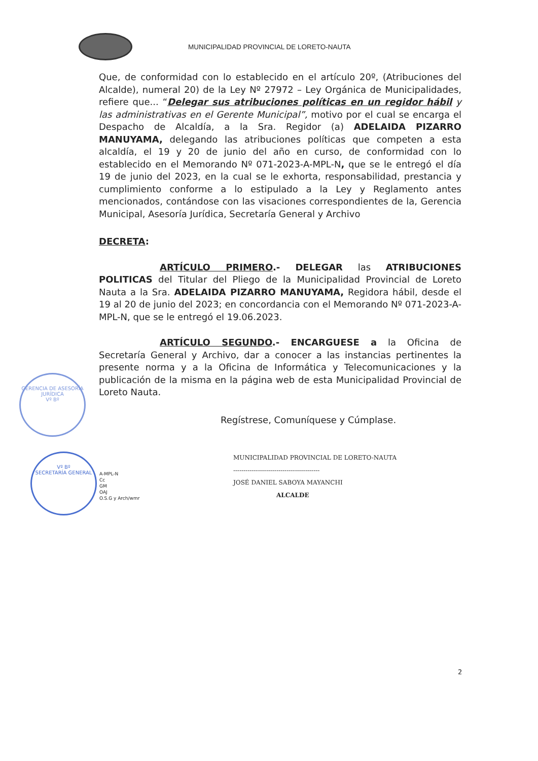MUNICIPALIDAD PROVINCIAL DE LORETO-NAUTA
Que, de conformidad con lo establecido en el artículo 20º, (Atribuciones del Alcalde), numeral 20) de la Ley Nº 27972 – Ley Orgánica de Municipalidades, refiere que... “Delegar sus atribuciones políticas en un regidor hábil y las administrativas en el Gerente Municipal”, motivo por el cual se encarga el Despacho de Alcaldía, a la Sra. Regidor (a) ADELAIDA PIZARRO MANUYAMA, delegando las atribuciones políticas que competen a esta alcaldía, el 19 y 20 de junio del año en curso, de conformidad con lo establecido en el Memorando Nº 071-2023-A-MPL-N, que se le entregó el día 19 de junio del 2023, en la cual se le exhorta, responsabilidad, prestancia y cumplimiento conforme a lo estipulado a la Ley y Reglamento antes mencionados, contándose con las visaciones correspondientes de la, Gerencia Municipal, Asesoría Jurídica, Secretaría General y Archivo
DECRETA:
ARTÍCULO PRIMERO.- DELEGAR las ATRIBUCIONES POLITICAS del Titular del Pliego de la Municipalidad Provincial de Loreto Nauta a la Sra. ADELAIDA PIZARRO MANUYAMA, Regidora hábil, desde el 19 al 20 de junio del 2023; en concordancia con el Memorando Nº 071-2023-A-MPL-N, que se le entregó el 19.06.2023.
ARTÍCULO SEGUNDO.- ENCARGUESE a la Oficina de Secretaría General y Archivo, dar a conocer a las instancias pertinentes la presente norma y a la Oficina de Informática y Telecomunicaciones y la publicación de la misma en la página web de esta Municipalidad Provincial de Loreto Nauta.
Regístrese, Comuníquese y Cúmplase.
MUNICIPALIDAD PROVINCIAL DE LORETO-NAUTA
------------------------------------------
JOSÉ DANIEL SABOYA MAYANCHI
ALCALDE
A-MPL-N
Cc
GM
OAJ
O.S.G y Arch/wmr
GERENCIA DE ASESORÍA JURÍDICA
Vº Bº
Vº Bº
SECRETARÍA GENERAL
2